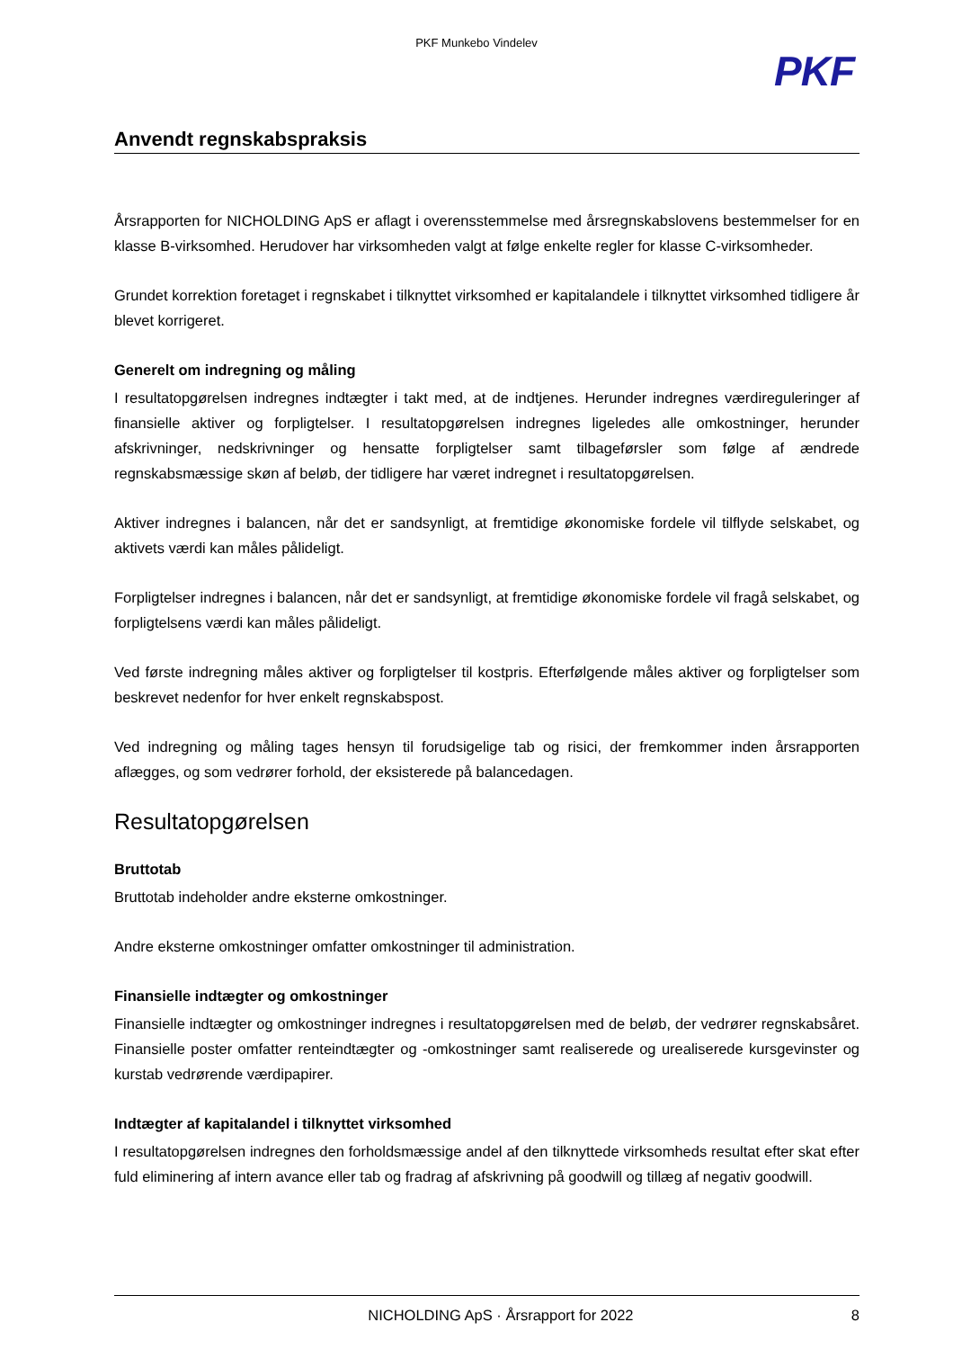PKF Munkebo Vindelev
PKF
Anvendt regnskabspraksis
Årsrapporten for NICHOLDING ApS er aflagt i overensstemmelse med årsregnskabslovens bestemmelser for en klasse B-virksomhed. Herudover har virksomheden valgt at følge enkelte regler for klasse C-virksomheder.
Grundet korrektion foretaget i regnskabet i tilknyttet virksomhed er kapitalandele i tilknyttet virksomhed tidligere år blevet korrigeret.
Generelt om indregning og måling
I resultatopgørelsen indregnes indtægter i takt med, at de indtjenes. Herunder indregnes værdireguleringer af finansielle aktiver og forpligtelser. I resultatopgørelsen indregnes ligeledes alle omkostninger, herunder afskrivninger, nedskrivninger og hensatte forpligtelser samt tilbageførsler som følge af ændrede regnskabsmæssige skøn af beløb, der tidligere har været indregnet i resultatopgørelsen.
Aktiver indregnes i balancen, når det er sandsynligt, at fremtidige økonomiske fordele vil tilflyde selskabet, og aktivets værdi kan måles pålideligt.
Forpligtelser indregnes i balancen, når det er sandsynligt, at fremtidige økonomiske fordele vil fragå selskabet, og forpligtelsens værdi kan måles pålideligt.
Ved første indregning måles aktiver og forpligtelser til kostpris. Efterfølgende måles aktiver og forpligtelser som beskrevet nedenfor for hver enkelt regnskabspost.
Ved indregning og måling tages hensyn til forudsigelige tab og risici, der fremkommer inden årsrapporten aflægges, og som vedrører forhold, der eksisterede på balancedagen.
Resultatopgørelsen
Bruttotab
Bruttotab indeholder andre eksterne omkostninger.
Andre eksterne omkostninger omfatter omkostninger til administration.
Finansielle indtægter og omkostninger
Finansielle indtægter og omkostninger indregnes i resultatopgørelsen med de beløb, der vedrører regnskabsåret. Finansielle poster omfatter renteindtægter og -omkostninger samt realiserede og urealiserede kursgevinster og kurstab vedrørende værdipapirer.
Indtægter af kapitalandel i tilknyttet virksomhed
I resultatopgørelsen indregnes den forholdsmæssige andel af den tilknyttede virksomheds resultat efter skat efter fuld eliminering af intern avance eller tab og fradrag af afskrivning på goodwill og tillæg af negativ goodwill.
NICHOLDING ApS · Årsrapport for 2022 8